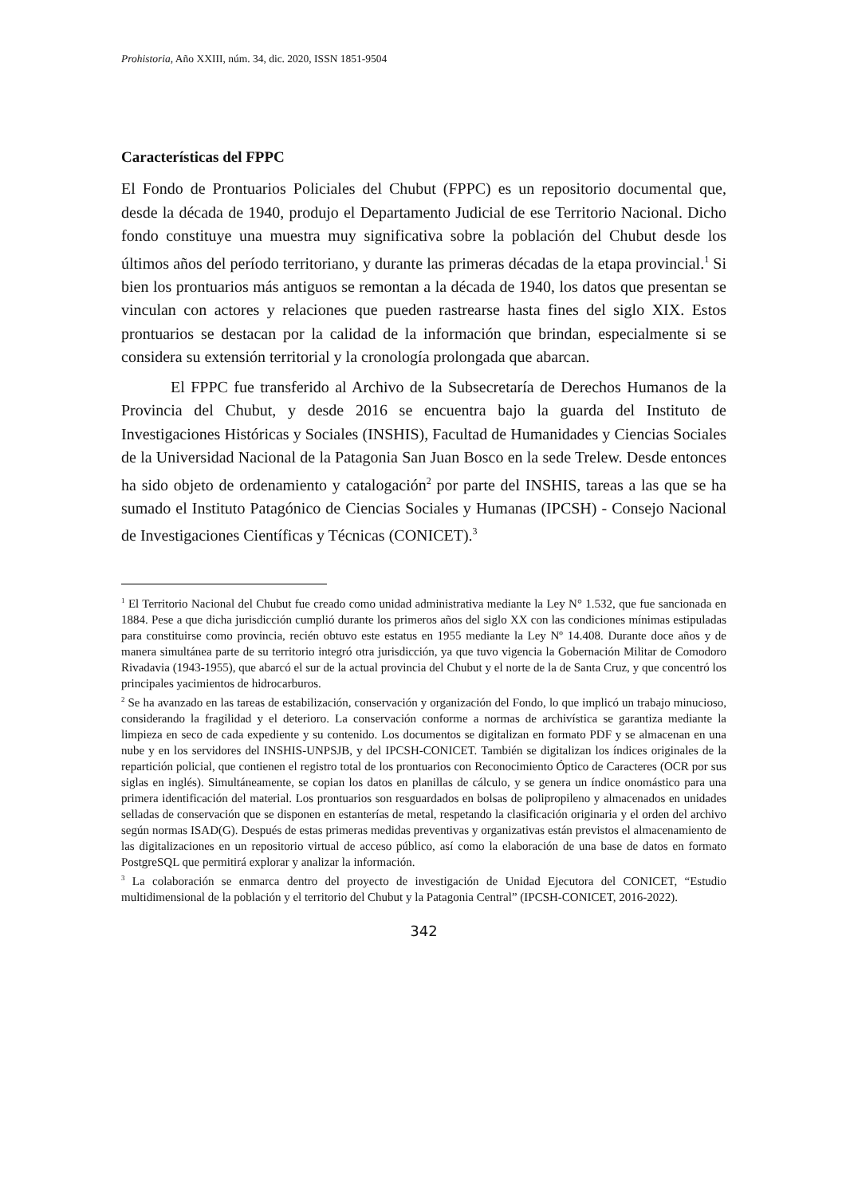Prohistoria, Año XXIII, núm. 34, dic. 2020, ISSN 1851-9504
Características del FPPC
El Fondo de Prontuarios Policiales del Chubut (FPPC) es un repositorio documental que, desde la década de 1940, produjo el Departamento Judicial de ese Territorio Nacional. Dicho fondo constituye una muestra muy significativa sobre la población del Chubut desde los últimos años del período territoriano, y durante las primeras décadas de la etapa provincial.<sup>1</sup> Si bien los prontuarios más antiguos se remontan a la década de 1940, los datos que presentan se vinculan con actores y relaciones que pueden rastrearse hasta fines del siglo XIX. Estos prontuarios se destacan por la calidad de la información que brindan, especialmente si se considera su extensión territorial y la cronología prolongada que abarcan.
El FPPC fue transferido al Archivo de la Subsecretaría de Derechos Humanos de la Provincia del Chubut, y desde 2016 se encuentra bajo la guarda del Instituto de Investigaciones Históricas y Sociales (INSHIS), Facultad de Humanidades y Ciencias Sociales de la Universidad Nacional de la Patagonia San Juan Bosco en la sede Trelew. Desde entonces ha sido objeto de ordenamiento y catalogación<sup>2</sup> por parte del INSHIS, tareas a las que se ha sumado el Instituto Patagónico de Ciencias Sociales y Humanas (IPCSH) - Consejo Nacional de Investigaciones Científicas y Técnicas (CONICET).<sup>3</sup>
<sup>1</sup> El Territorio Nacional del Chubut fue creado como unidad administrativa mediante la Ley N° 1.532, que fue sancionada en 1884. Pese a que dicha jurisdicción cumplió durante los primeros años del siglo XX con las condiciones mínimas estipuladas para constituirse como provincia, recién obtuvo este estatus en 1955 mediante la Ley Nº 14.408. Durante doce años y de manera simultánea parte de su territorio integró otra jurisdicción, ya que tuvo vigencia la Gobernación Militar de Comodoro Rivadavia (1943-1955), que abarcó el sur de la actual provincia del Chubut y el norte de la de Santa Cruz, y que concentró los principales yacimientos de hidrocarburos.
<sup>2</sup> Se ha avanzado en las tareas de estabilización, conservación y organización del Fondo, lo que implicó un trabajo minucioso, considerando la fragilidad y el deterioro. La conservación conforme a normas de archivística se garantiza mediante la limpieza en seco de cada expediente y su contenido. Los documentos se digitalizan en formato PDF y se almacenan en una nube y en los servidores del INSHIS-UNPSJB, y del IPCSH-CONICET. También se digitalizan los índices originales de la repartición policial, que contienen el registro total de los prontuarios con Reconocimiento Óptico de Caracteres (OCR por sus siglas en inglés). Simultáneamente, se copian los datos en planillas de cálculo, y se genera un índice onomástico para una primera identificación del material. Los prontuarios son resguardados en bolsas de polipropileno y almacenados en unidades selladas de conservación que se disponen en estanterías de metal, respetando la clasificación originaria y el orden del archivo según normas ISAD(G). Después de estas primeras medidas preventivas y organizativas están previstos el almacenamiento de las digitalizaciones en un repositorio virtual de acceso público, así como la elaboración de una base de datos en formato PostgreSQL que permitirá explorar y analizar la información.
<sup>3</sup> La colaboración se enmarca dentro del proyecto de investigación de Unidad Ejecutora del CONICET, “Estudio multidimensional de la población y el territorio del Chubut y la Patagonia Central” (IPCSH-CONICET, 2016-2022).
342